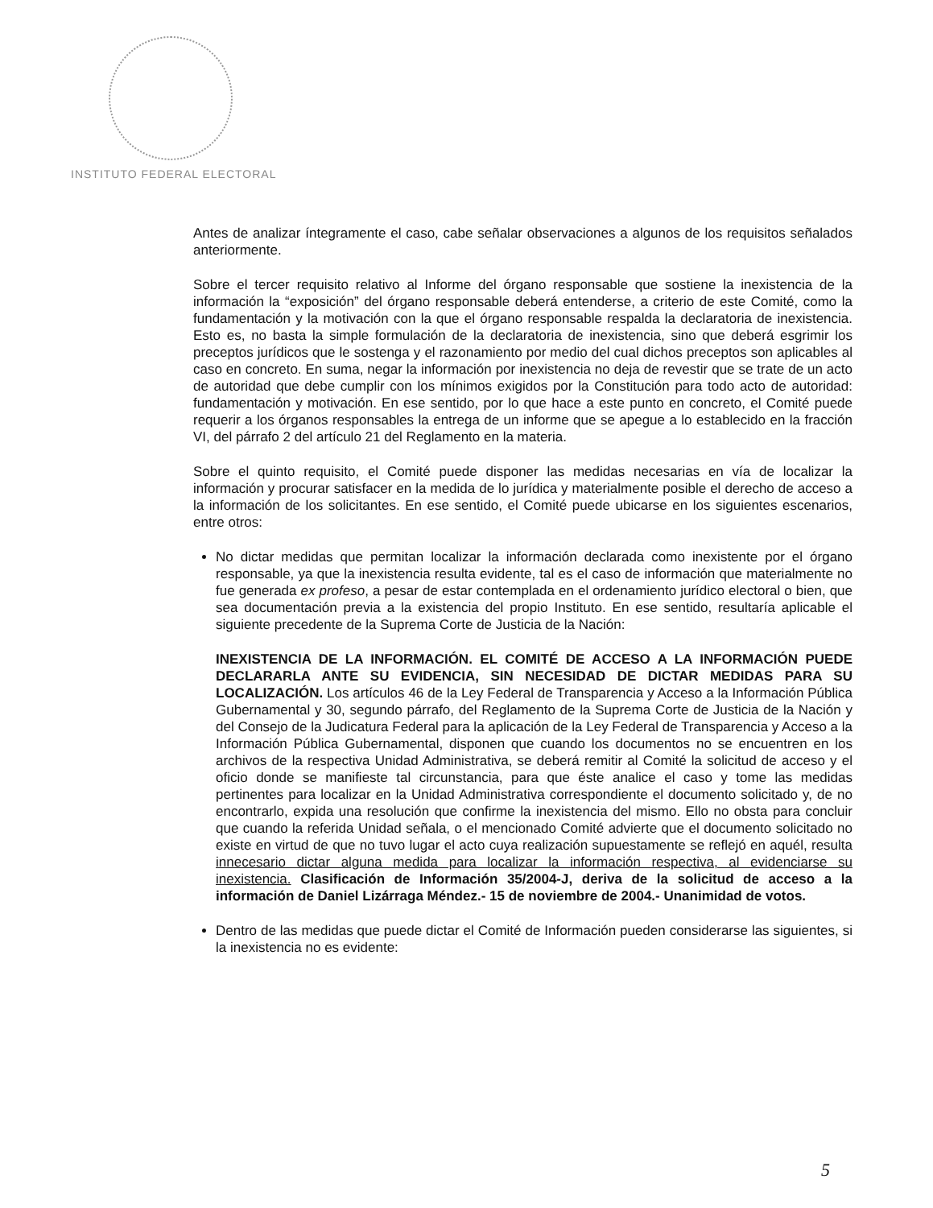INSTITUTO FEDERAL ELECTORAL
Antes de analizar íntegramente el caso, cabe señalar observaciones a algunos de los requisitos señalados anteriormente.
Sobre el tercer requisito relativo al Informe del órgano responsable que sostiene la inexistencia de la información la “exposición” del órgano responsable deberá entenderse, a criterio de este Comité, como la fundamentación y la motivación con la que el órgano responsable respalda la declaratoria de inexistencia. Esto es, no basta la simple formulación de la declaratoria de inexistencia, sino que deberá esgrimir los preceptos jurídicos que le sostenga y el razonamiento por medio del cual dichos preceptos son aplicables al caso en concreto. En suma, negar la información por inexistencia no deja de revestir que se trate de un acto de autoridad que debe cumplir con los mínimos exigidos por la Constitución para todo acto de autoridad: fundamentación y motivación. En ese sentido, por lo que hace a este punto en concreto, el Comité puede requerir a los órganos responsables la entrega de un informe que se apegue a lo establecido en la fracción VI, del párrafo 2 del artículo 21 del Reglamento en la materia.
Sobre el quinto requisito, el Comité puede disponer las medidas necesarias en vía de localizar la información y procurar satisfacer en la medida de lo jurídica y materialmente posible el derecho de acceso a la información de los solicitantes. En ese sentido, el Comité puede ubicarse en los siguientes escenarios, entre otros:
No dictar medidas que permitan localizar la información declarada como inexistente por el órgano responsable, ya que la inexistencia resulta evidente, tal es el caso de información que materialmente no fue generada ex profeso, a pesar de estar contemplada en el ordenamiento jurídico electoral o bien, que sea documentación previa a la existencia del propio Instituto. En ese sentido, resultaría aplicable el siguiente precedente de la Suprema Corte de Justicia de la Nación:
INEXISTENCIA DE LA INFORMACIÓN. EL COMITÉ DE ACCESO A LA INFORMACIÓN PUEDE DECLARARLA ANTE SU EVIDENCIA, SIN NECESIDAD DE DICTAR MEDIDAS PARA SU LOCALIZACIÓN. Los artículos 46 de la Ley Federal de Transparencia y Acceso a la Información Pública Gubernamental y 30, segundo párrafo, del Reglamento de la Suprema Corte de Justicia de la Nación y del Consejo de la Judicatura Federal para la aplicación de la Ley Federal de Transparencia y Acceso a la Información Pública Gubernamental, disponen que cuando los documentos no se encuentren en los archivos de la respectiva Unidad Administrativa, se deberá remitir al Comité la solicitud de acceso y el oficio donde se manifieste tal circunstancia, para que éste analice el caso y tome las medidas pertinentes para localizar en la Unidad Administrativa correspondiente el documento solicitado y, de no encontrarlo, expida una resolución que confirme la inexistencia del mismo. Ello no obsta para concluir que cuando la referida Unidad señala, o el mencionado Comité advierte que el documento solicitado no existe en virtud de que no tuvo lugar el acto cuya realización supuestamente se reflejó en aquél, resulta innecesario dictar alguna medida para localizar la información respectiva, al evidenciarse su inexistencia. Clasificación de Información 35/2004-J, deriva de la solicitud de acceso a la información de Daniel Lizárraga Méndez.- 15 de noviembre de 2004.- Unanimidad de votos.
Dentro de las medidas que puede dictar el Comité de Información pueden considerarse las siguientes, si la inexistencia no es evidente:
5